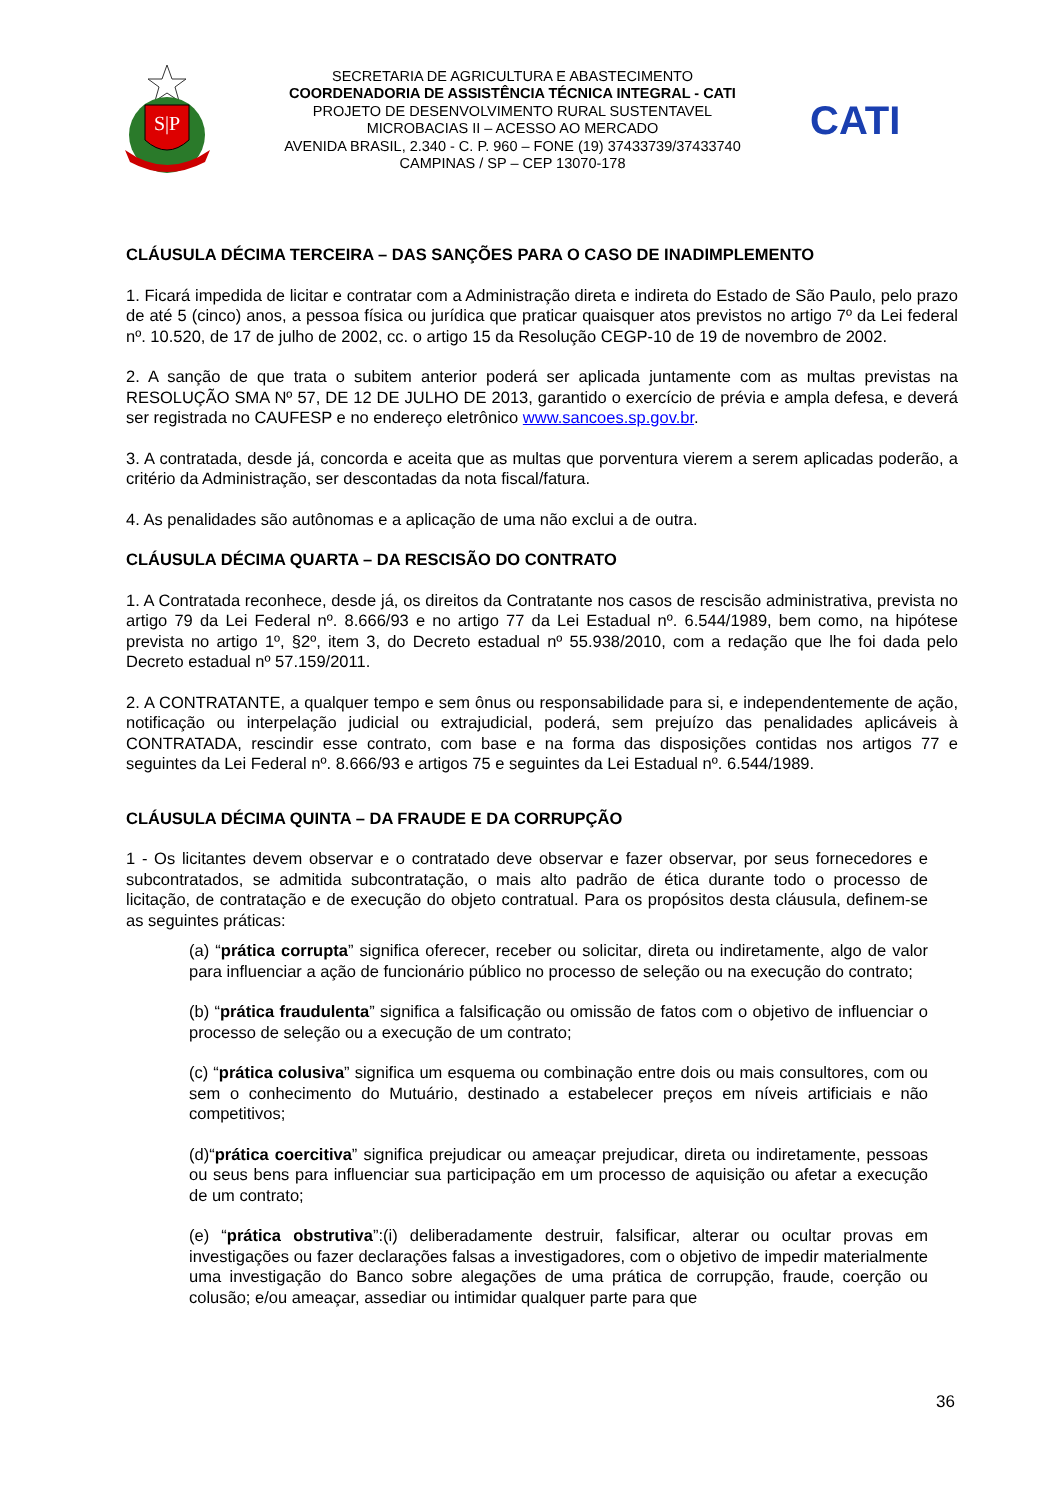S|P
SECRETARIA DE AGRICULTURA E ABASTECIMENTO
COORDENADORIA DE ASSISTÊNCIA TÉCNICA INTEGRAL - CATI
PROJETO DE DESENVOLVIMENTO RURAL SUSTENTAVEL
MICROBACIAS II – ACESSO AO MERCADO
AVENIDA BRASIL, 2.340 - C. P. 960 – FONE (19) 37433739/37433740
CAMPINAS / SP – CEP 13070-178
CATI
CLÁUSULA DÉCIMA TERCEIRA – DAS SANÇÕES PARA O CASO DE INADIMPLEMENTO
1. Ficará impedida de licitar e contratar com a Administração direta e indireta do Estado de São Paulo, pelo prazo de até 5 (cinco) anos, a pessoa física ou jurídica que praticar quaisquer atos previstos no artigo 7º da Lei federal nº. 10.520, de 17 de julho de 2002, cc. o artigo 15 da Resolução CEGP-10 de 19 de novembro de 2002.
2. A sanção de que trata o subitem anterior poderá ser aplicada juntamente com as multas previstas na RESOLUÇÃO SMA Nº 57, DE 12 DE JULHO DE 2013, garantido o exercício de prévia e ampla defesa, e deverá ser registrada no CAUFESP e no endereço eletrônico www.sancoes.sp.gov.br.
3. A contratada, desde já, concorda e aceita que as multas que porventura vierem a serem aplicadas poderão, a critério da Administração, ser descontadas da nota fiscal/fatura.
4. As penalidades são autônomas e a aplicação de uma não exclui a de outra.
CLÁUSULA DÉCIMA QUARTA – DA RESCISÃO DO CONTRATO
1. A Contratada reconhece, desde já, os direitos da Contratante nos casos de rescisão administrativa, prevista no artigo 79 da Lei Federal nº. 8.666/93 e no artigo 77 da Lei Estadual nº. 6.544/1989, bem como, na hipótese prevista no artigo 1º, §2º, item 3, do Decreto estadual nº 55.938/2010, com a redação que lhe foi dada pelo Decreto estadual nº 57.159/2011.
2. A CONTRATANTE, a qualquer tempo e sem ônus ou responsabilidade para si, e independentemente de ação, notificação ou interpelação judicial ou extrajudicial, poderá, sem prejuízo das penalidades aplicáveis à CONTRATADA, rescindir esse contrato, com base e na forma das disposições contidas nos artigos 77 e seguintes da Lei Federal nº. 8.666/93 e artigos 75 e seguintes da Lei Estadual nº. 6.544/1989.
CLÁUSULA DÉCIMA QUINTA – DA FRAUDE E DA CORRUPÇÃO
1 - Os licitantes devem observar e o contratado deve observar e fazer observar, por seus fornecedores e subcontratados, se admitida subcontratação, o mais alto padrão de ética durante todo o processo de licitação, de contratação e de execução do objeto contratual. Para os propósitos desta cláusula, definem-se as seguintes práticas:
(a) “prática corrupta” significa oferecer, receber ou solicitar, direta ou indiretamente, algo de valor para influenciar a ação de funcionário público no processo de seleção ou na execução do contrato;
(b) “prática fraudulenta” significa a falsificação ou omissão de fatos com o objetivo de influenciar o processo de seleção ou a execução de um contrato;
(c) “prática colusiva” significa um esquema ou combinação entre dois ou mais consultores, com ou sem o conhecimento do Mutuário, destinado a estabelecer preços em níveis artificiais e não competitivos;
(d)“prática coercitiva” significa prejudicar ou ameaçar prejudicar, direta ou indiretamente, pessoas ou seus bens para influenciar sua participação em um processo de aquisição ou afetar a execução de um contrato;
(e) “prática obstrutiva”:(i) deliberadamente destruir, falsificar, alterar ou ocultar provas em investigações ou fazer declarações falsas a investigadores, com o objetivo de impedir materialmente uma investigação do Banco sobre alegações de uma prática de corrupção, fraude, coerção ou colusão; e/ou ameaçar, assediar ou intimidar qualquer parte para que
36